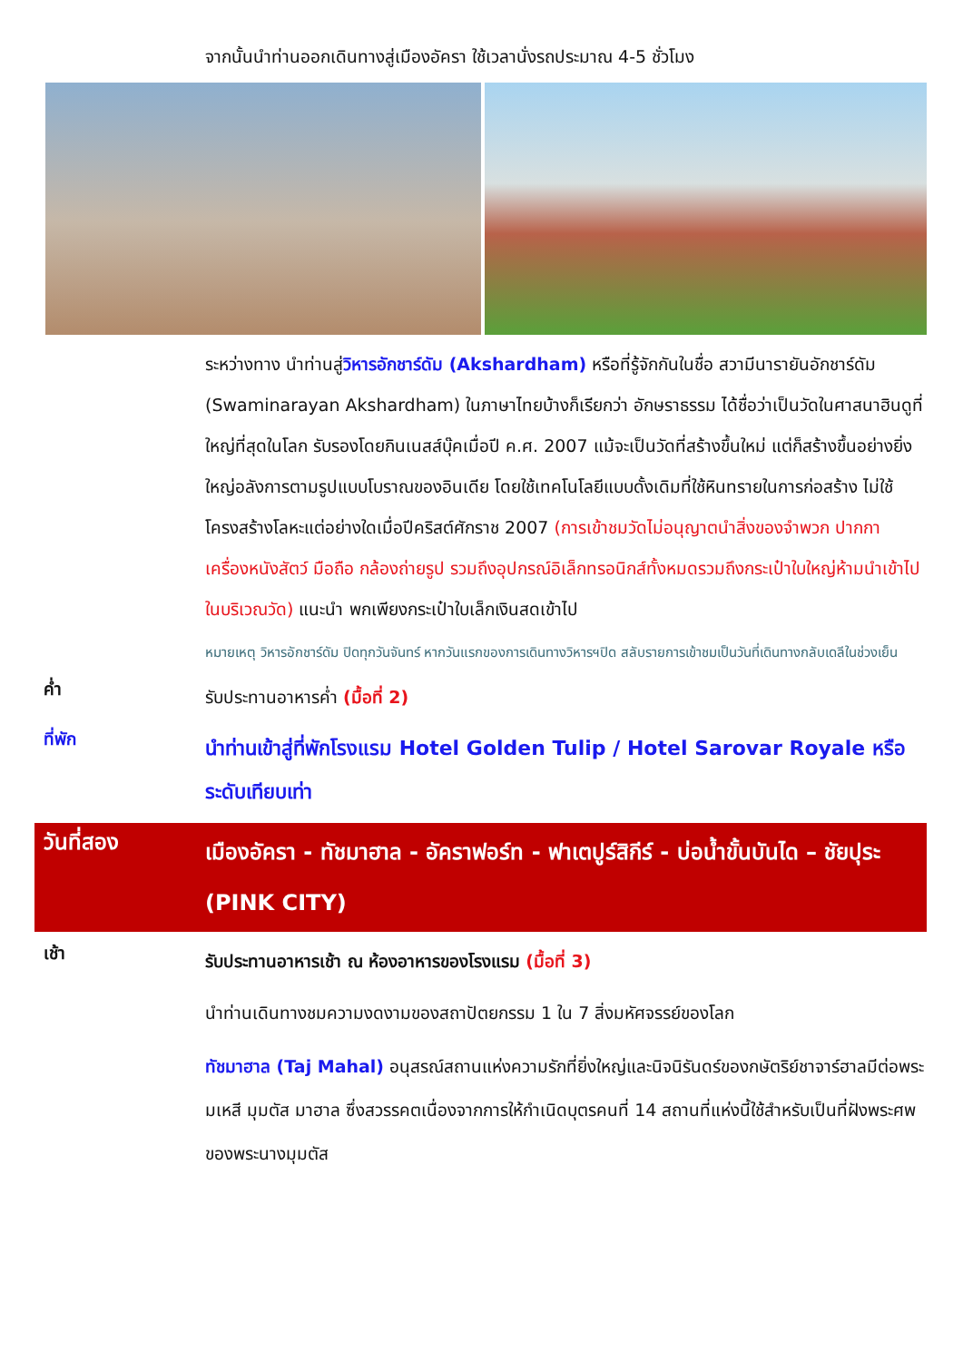จากนั้นนำท่านออกเดินทางสู่เมืองอัครา ใช้เวลานั่งรถประมาณ 4-5 ชั่วโมง
ระหว่างทาง นำท่านสู่วิหารอักชาร์ดัม (Akshardham) หรือที่รู้จักกันในชื่อ สวามีนารายันอักชาร์ดัม (Swaminarayan Akshardham) ในภาษาไทยบ้างก็เรียกว่า อักษราธรรม ได้ชื่อว่าเป็นวัดในศาสนาฮินดูที่ใหญ่ที่สุดในโลก รับรองโดยกินเนสส์บุ๊คเมื่อปี ค.ศ. 2007 แม้จะเป็นวัดที่สร้างขึ้นใหม่ แต่ก็สร้างขึ้นอย่างยิ่งใหญ่อลังการตามรูปแบบโบราณของอินเดีย โดยใช้เทคโนโลยีแบบดั้งเดิมที่ใช้หินทรายในการก่อสร้าง ไม่ใช้โครงสร้างโลหะแต่อย่างใดเมื่อปีคริสต์ศักราช 2007 (การเข้าชมวัดไม่อนุญาตนำสิ่งของจำพวก ปากกา เครื่องหนังสัตว์ มือถือ กล้องถ่ายรูป รวมถึงอุปกรณ์อิเล็กทรอนิกส์ทั้งหมดรวมถึงกระเป๋าใบใหญ่ห้ามนำเข้าไปในบริเวณวัด) แนะนำ พกเพียงกระเป๋าใบเล็กเงินสดเข้าไป
หมายเหตุ วิหารอักชาร์ดัม ปิดทุกวันจันทร์ หากวันแรกของการเดินทางวิหารฯปิด สลับรายการเข้าชมเป็นวันที่เดินทางกลับเดลีในช่วงเย็น
ค่ำ
รับประทานอาหารค่ำ (มื้อที่ 2)
ที่พัก
นำท่านเข้าสู่ที่พักโรงแรม Hotel Golden Tulip / Hotel Sarovar Royale หรือระดับเทียบเท่า
วันที่สอง
เมืองอัครา - ทัชมาฮาล - อัคราฟอร์ท - ฟาเตปูร์สิกีร์ - บ่อน้ำขั้นบันได – ชัยปุระ (PINK CITY)
เช้า
รับประทานอาหารเช้า ณ ห้องอาหารของโรงแรม (มื้อที่ 3)
นำท่านเดินทางชมความงดงามของสถาปัตยกรรม 1 ใน 7 สิ่งมหัศจรรย์ของโลก
ทัชมาฮาล (Taj Mahal) อนุสรณ์สถานแห่งความรักที่ยิ่งใหญ่และนิจนิรันดร์ของกษัตริย์ชาจาร์ฮาลมีต่อพระมเหสี มุมตัส มาฮาล ซึ่งสวรรคตเนื่องจากการให้กำเนิดบุตรคนที่ 14 สถานที่แห่งนี้ใช้สำหรับเป็นที่ฝังพระศพของพระนางมุมตัส